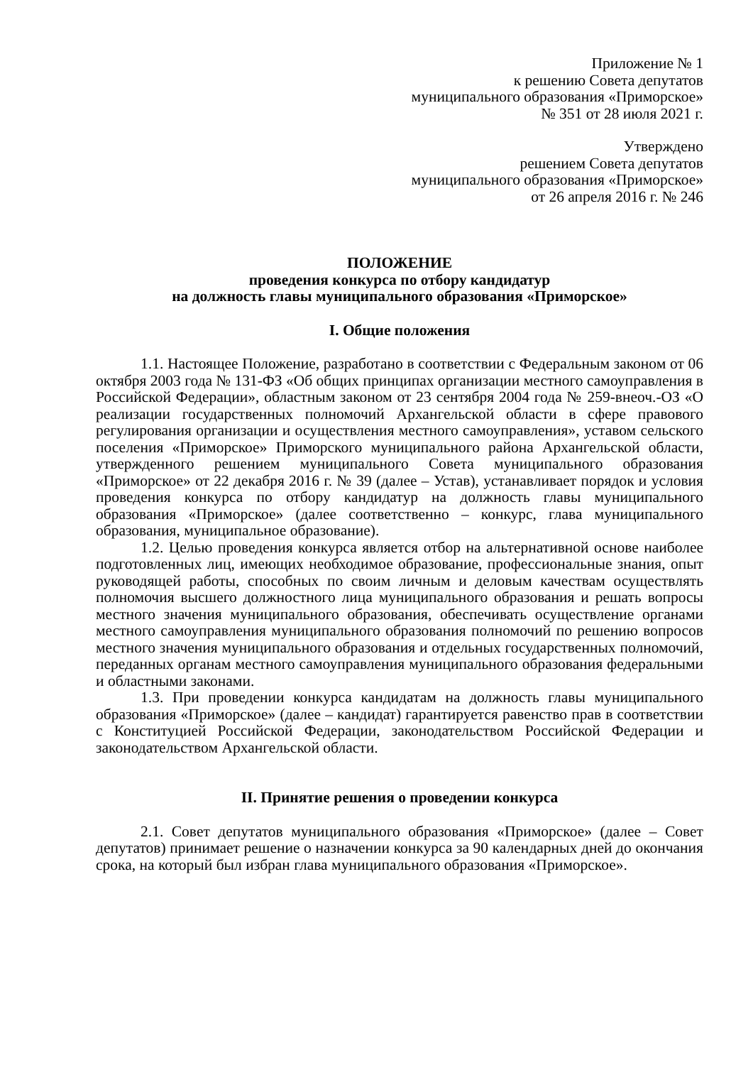Приложение № 1
к решению Совета депутатов
муниципального образования «Приморское»
№ 351 от 28 июля 2021 г.
Утверждено
решением Совета депутатов
муниципального образования «Приморское»
от 26 апреля 2016 г. № 246
ПОЛОЖЕНИЕ
проведения конкурса по отбору кандидатур
на должность главы муниципального образования «Приморское»
I. Общие положения
1.1. Настоящее Положение, разработано в соответствии с Федеральным законом от 06 октября 2003 года № 131-ФЗ «Об общих принципах организации местного самоуправления в Российской Федерации», областным законом от 23 сентября 2004 года № 259-внеоч.-ОЗ «О реализации государственных полномочий Архангельской области в сфере правового регулирования организации и осуществления местного самоуправления», уставом сельского поселения «Приморское» Приморского муниципального района Архангельской области, утвержденного решением муниципального Совета муниципального образования «Приморское» от 22 декабря 2016 г. № 39 (далее – Устав), устанавливает порядок и условия проведения конкурса по отбору кандидатур на должность главы муниципального образования «Приморское» (далее соответственно – конкурс, глава муниципального образования, муниципальное образование).
1.2. Целью проведения конкурса является отбор на альтернативной основе наиболее подготовленных лиц, имеющих необходимое образование, профессиональные знания, опыт руководящей работы, способных по своим личным и деловым качествам осуществлять полномочия высшего должностного лица муниципального образования и решать вопросы местного значения муниципального образования, обеспечивать осуществление органами местного самоуправления муниципального образования полномочий по решению вопросов местного значения муниципального образования и отдельных государственных полномочий, переданных органам местного самоуправления муниципального образования федеральными и областными законами.
1.3. При проведении конкурса кандидатам на должность главы муниципального образования «Приморское» (далее – кандидат) гарантируется равенство прав в соответствии с Конституцией Российской Федерации, законодательством Российской Федерации и законодательством Архангельской области.
II. Принятие решения о проведении конкурса
2.1. Совет депутатов муниципального образования «Приморское» (далее – Совет депутатов) принимает решение о назначении конкурса за 90 календарных дней до окончания срока, на который был избран глава муниципального образования «Приморское».